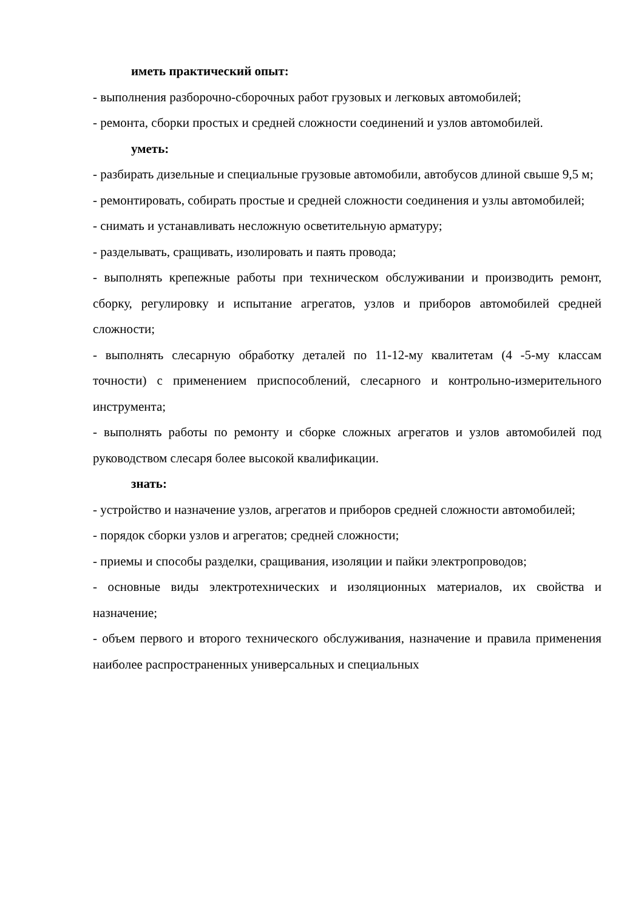иметь практический опыт:
- выполнения разборочно-сборочных работ грузовых и легковых автомобилей;
- ремонта, сборки простых и средней сложности соединений и узлов автомобилей.
уметь:
- разбирать дизельные и специальные грузовые автомобили, автобусов длиной свыше 9,5 м;
- ремонтировать, собирать простые и средней сложности соединения и узлы автомобилей;
- снимать и устанавливать несложную осветительную арматуру;
- разделывать, сращивать, изолировать и паять провода;
- выполнять крепежные работы при техническом обслуживании и производить ремонт, сборку, регулировку и испытание агрегатов, узлов и приборов автомобилей средней сложности;
- выполнять слесарную обработку деталей по 11-12-му квалитетам (4 -5-му классам точности) с применением приспособлений, слесарного и контрольно-измерительного инструмента;
- выполнять работы по ремонту и сборке сложных агрегатов и узлов автомобилей под руководством слесаря более высокой квалификации.
знать:
- устройство и назначение узлов, агрегатов и приборов средней сложности автомобилей;
- порядок сборки узлов и агрегатов; средней сложности;
- приемы и способы разделки, сращивания, изоляции и пайки электропроводов;
- основные виды электротехнических и изоляционных материалов, их свойства и назначение;
- объем первого и второго технического обслуживания, назначение и правила применения наиболее распространенных универсальных и специальных